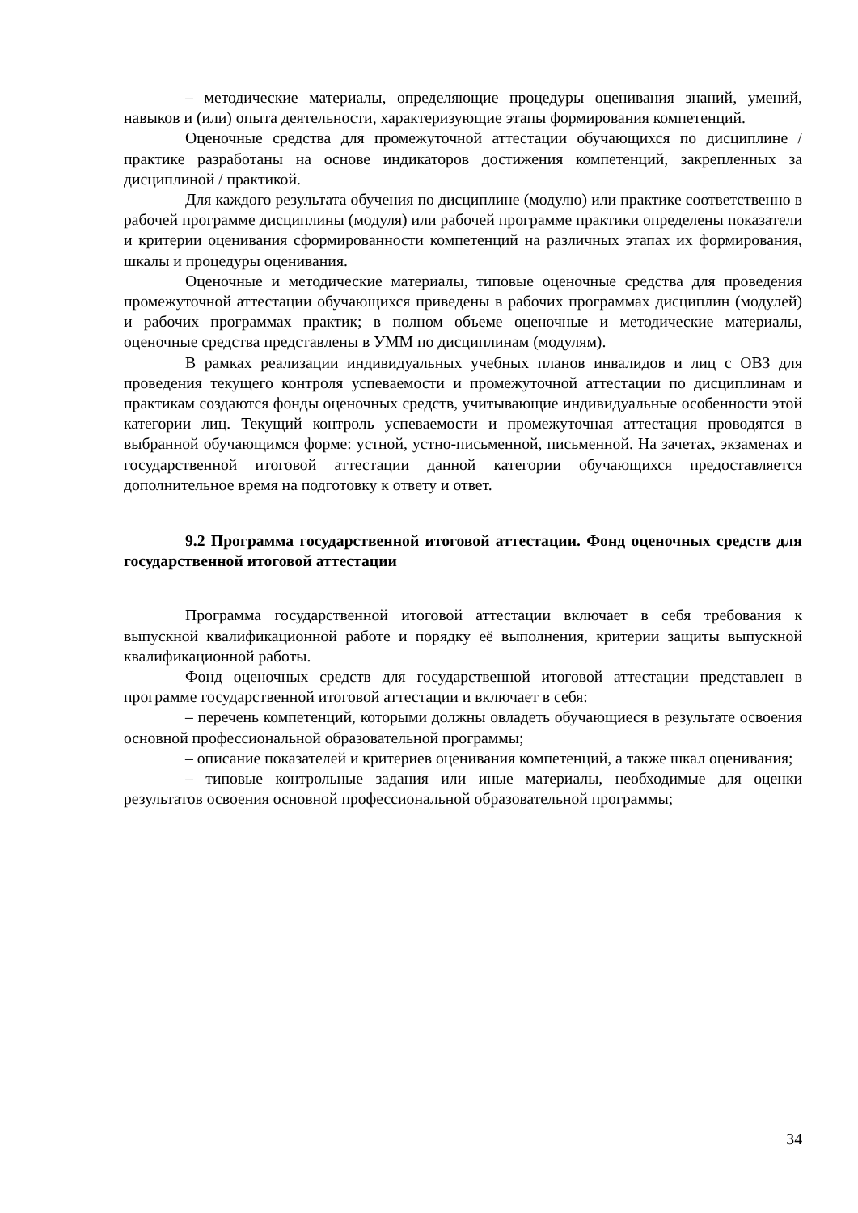– методические материалы, определяющие процедуры оценивания знаний, умений, навыков и (или) опыта деятельности, характеризующие этапы формирования компетенций.
Оценочные средства для промежуточной аттестации обучающихся по дисциплине / практике разработаны на основе индикаторов достижения компетенций, закрепленных за дисциплиной / практикой.
Для каждого результата обучения по дисциплине (модулю) или практике соответственно в рабочей программе дисциплины (модуля) или рабочей программе практики определены показатели и критерии оценивания сформированности компетенций на различных этапах их формирования, шкалы и процедуры оценивания.
Оценочные и методические материалы, типовые оценочные средства для проведения промежуточной аттестации обучающихся приведены в рабочих программах дисциплин (модулей) и рабочих программах практик; в полном объеме оценочные и методические материалы, оценочные средства представлены в УММ по дисциплинам (модулям).
В рамках реализации индивидуальных учебных планов инвалидов и лиц с ОВЗ для проведения текущего контроля успеваемости и промежуточной аттестации по дисциплинам и практикам создаются фонды оценочных средств, учитывающие индивидуальные особенности этой категории лиц. Текущий контроль успеваемости и промежуточная аттестация проводятся в выбранной обучающимся форме: устной, устно-письменной, письменной. На зачетах, экзаменах и государственной итоговой аттестации данной категории обучающихся предоставляется дополнительное время на подготовку к ответу и ответ.
9.2 Программа государственной итоговой аттестации. Фонд оценочных средств для государственной итоговой аттестации
Программа государственной итоговой аттестации включает в себя требования к выпускной квалификационной работе и порядку её выполнения, критерии защиты выпускной квалификационной работы.
Фонд оценочных средств для государственной итоговой аттестации представлен в программе государственной итоговой аттестации и включает в себя:
– перечень компетенций, которыми должны овладеть обучающиеся в результате освоения основной профессиональной образовательной программы;
– описание показателей и критериев оценивания компетенций, а также шкал оценивания;
– типовые контрольные задания или иные материалы, необходимые для оценки результатов освоения основной профессиональной образовательной программы;
34